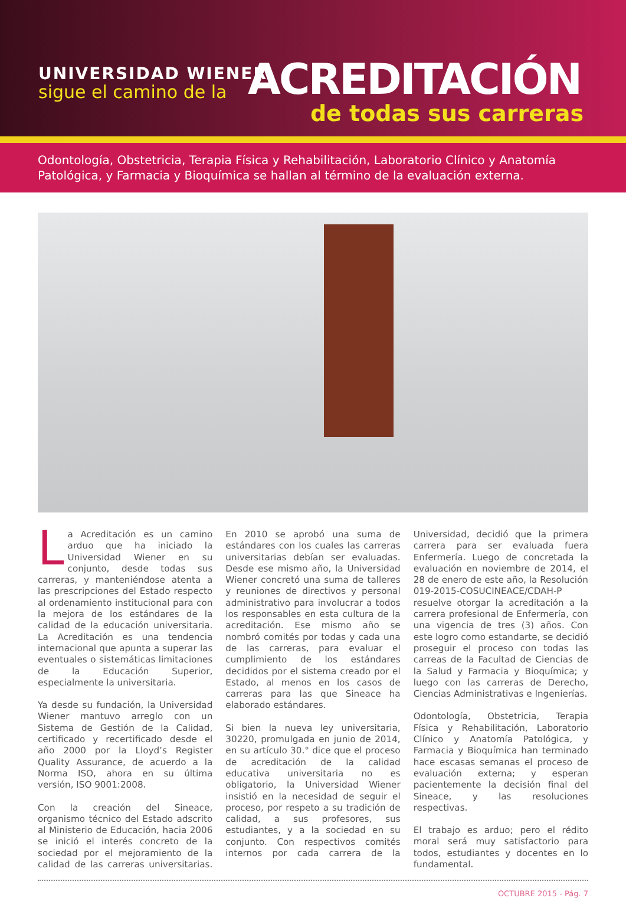UNIVERSIDAD WIENER
sigue el camino de la ACREDITACIÓN
de todas sus carreras
Odontología, Obstetricia, Terapia Física y Rehabilitación, Laboratorio Clínico y Anatomía Patológica, y Farmacia y Bioquímica se hallan al término de la evaluación externa.
La Acreditación es un camino arduo que ha iniciado la Universidad Wiener en su conjunto, desde todas sus carreras, y manteniéndose atenta a las prescripciones del Estado respecto al ordenamiento institucional para con la mejora de los estándares de la calidad de la educación universitaria. La Acreditación es una tendencia internacional que apunta a superar las eventuales o sistemáticas limitaciones de la Educación Superior, especialmente la universitaria.
Ya desde su fundación, la Universidad Wiener mantuvo arreglo con un Sistema de Gestión de la Calidad, certificado y recertificado desde el año 2000 por la Lloyd’s Register Quality Assurance, de acuerdo a la Norma ISO, ahora en su última versión, ISO 9001:2008.
Con la creación del Sineace, organismo técnico del Estado adscrito al Ministerio de Educación, hacia 2006 se inició el interés concreto de la sociedad por el mejoramiento de la calidad de las carreras universitarias. En 2010 se aprobó una suma de estándares con los cuales las carreras universitarias debían ser evaluadas. Desde ese mismo año, la Universidad Wiener concretó una suma de talleres y reuniones de directivos y personal administrativo para involucrar a todos los responsables en esta cultura de la acreditación. Ese mismo año se nombró comités por todas y cada una de las carreras, para evaluar el cumplimiento de los estándares decididos por el sistema creado por el Estado, al menos en los casos de carreras para las que Sineace ha elaborado estándares.
Si bien la nueva ley universitaria, 30220, promulgada en junio de 2014, en su artículo 30.° dice que el proceso de acreditación de la calidad educativa universitaria no es obligatorio, la Universidad Wiener insistió en la necesidad de seguir el proceso, por respeto a su tradición de calidad, a sus profesores, sus estudiantes, y a la sociedad en su conjunto. Con respectivos comités internos por cada carrera de la Universidad, decidió que la primera carrera para ser evaluada fuera Enfermería. Luego de concretada la evaluación en noviembre de 2014, el 28 de enero de este año, la Resolución 019-2015-COSUCINEACE/CDAH-P resuelve otorgar la acreditación a la carrera profesional de Enfermería, con una vigencia de tres (3) años. Con este logro como estandarte, se decidió proseguir el proceso con todas las carreas de la Facultad de Ciencias de la Salud y Farmacia y Bioquímica; y luego con las carreras de Derecho, Ciencias Administrativas e Ingenierías.
Odontología, Obstetricia, Terapia Física y Rehabilitación, Laboratorio Clínico y Anatomía Patológica, y Farmacia y Bioquímica han terminado hace escasas semanas el proceso de evaluación externa; y esperan pacientemente la decisión final del Sineace, y las resoluciones respectivas.
El trabajo es arduo; pero el rédito moral será muy satisfactorio para todos, estudiantes y docentes en lo fundamental.
OCTUBRE 2015 - Pág. 7